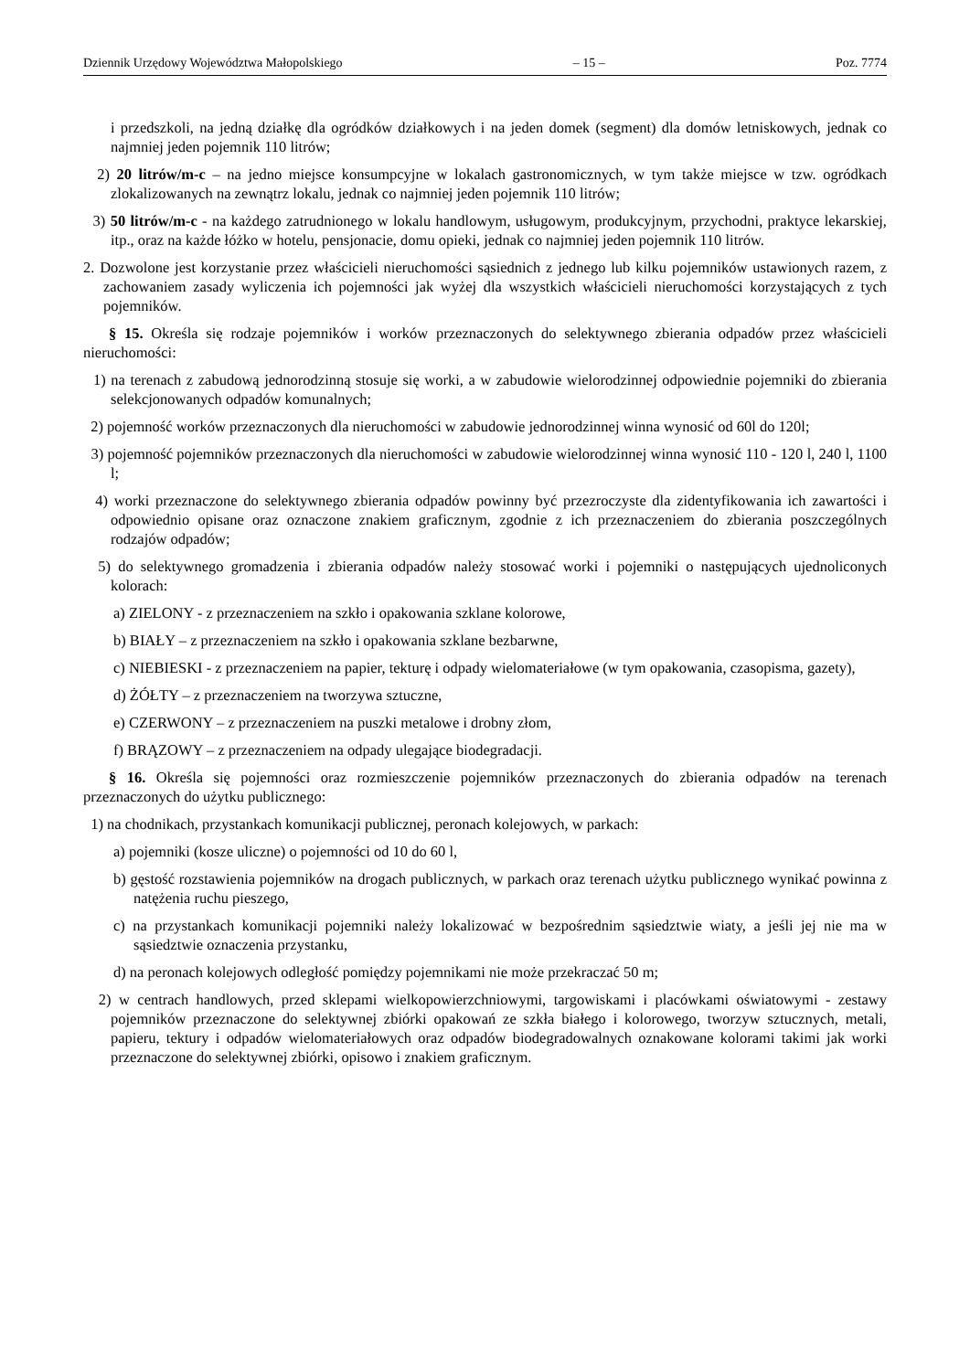Dziennik Urzędowy Województwa Małopolskiego – 15 – Poz. 7774
i przedszkoli, na jedną działkę dla ogródków działkowych i na jeden domek (segment) dla domów letniskowych, jednak co najmniej jeden pojemnik 110 litrów;
2) 20 litrów/m-c – na jedno miejsce konsumpcyjne w lokalach gastronomicznych, w tym także miejsce w tzw. ogródkach zlokalizowanych na zewnątrz lokalu, jednak co najmniej jeden pojemnik 110 litrów;
3) 50 litrów/m-c - na każdego zatrudnionego w lokalu handlowym, usługowym, produkcyjnym, przychodni, praktyce lekarskiej, itp., oraz na każde łóżko w hotelu, pensjonacie, domu opieki, jednak co najmniej jeden pojemnik 110 litrów.
2. Dozwolone jest korzystanie przez właścicieli nieruchomości sąsiednich z jednego lub kilku pojemników ustawionych razem, z zachowaniem zasady wyliczenia ich pojemności jak wyżej dla wszystkich właścicieli nieruchomości korzystających z tych pojemników.
§ 15. Określa się rodzaje pojemników i worków przeznaczonych do selektywnego zbierania odpadów przez właścicieli nieruchomości:
1) na terenach z zabudową jednorodzinną stosuje się worki, a w zabudowie wielorodzinnej odpowiednie pojemniki do zbierania selekcjonowanych odpadów komunalnych;
2) pojemność worków przeznaczonych dla nieruchomości w zabudowie jednorodzinnej winna wynosić od 60l do 120l;
3) pojemność pojemników przeznaczonych dla nieruchomości w zabudowie wielorodzinnej winna wynosić 110 - 120 l, 240 l, 1100 l;
4) worki przeznaczone do selektywnego zbierania odpadów powinny być przezroczyste dla zidentyfikowania ich zawartości i odpowiednio opisane oraz oznaczone znakiem graficznym, zgodnie z ich przeznaczeniem do zbierania poszczególnych rodzajów odpadów;
5) do selektywnego gromadzenia i zbierania odpadów należy stosować worki i pojemniki o następujących ujednoliconych kolorach:
a) ZIELONY - z przeznaczeniem na szkło i opakowania szklane kolorowe,
b) BIAŁY – z przeznaczeniem na szkło i opakowania szklane bezbarwne,
c) NIEBIESKI - z przeznaczeniem na papier, tekturę i odpady wielomateriałowe (w tym opakowania, czasopisma, gazety),
d) ŻÓŁTY – z przeznaczeniem na tworzywa sztuczne,
e) CZERWONY – z przeznaczeniem na puszki metalowe i drobny złom,
f) BRĄZOWY – z przeznaczeniem na odpady ulegające biodegradacji.
§ 16. Określa się pojemności oraz rozmieszczenie pojemników przeznaczonych do zbierania odpadów na terenach przeznaczonych do użytku publicznego:
1) na chodnikach, przystankach komunikacji publicznej, peronach kolejowych, w parkach:
a) pojemniki (kosze uliczne) o pojemności od 10 do 60 l,
b) gęstość rozstawienia pojemników na drogach publicznych, w parkach oraz terenach użytku publicznego wynikać powinna z natężenia ruchu pieszego,
c) na przystankach komunikacji pojemniki należy lokalizować w bezpośrednim sąsiedztwie wiaty, a jeśli jej nie ma w sąsiedztwie oznaczenia przystanku,
d) na peronach kolejowych odległość pomiędzy pojemnikami nie może przekraczać 50 m;
2) w centrach handlowych, przed sklepami wielkopowierzchniowymi, targowiskami i placówkami oświatowymi - zestawy pojemników przeznaczone do selektywnej zbiórki opakowań ze szkła białego i kolorowego, tworzyw sztucznych, metali, papieru, tektury i odpadów wielomateriałowych oraz odpadów biodegradowalnych oznakowane kolorami takimi jak worki przeznaczone do selektywnej zbiórki, opisowo i znakiem graficznym.